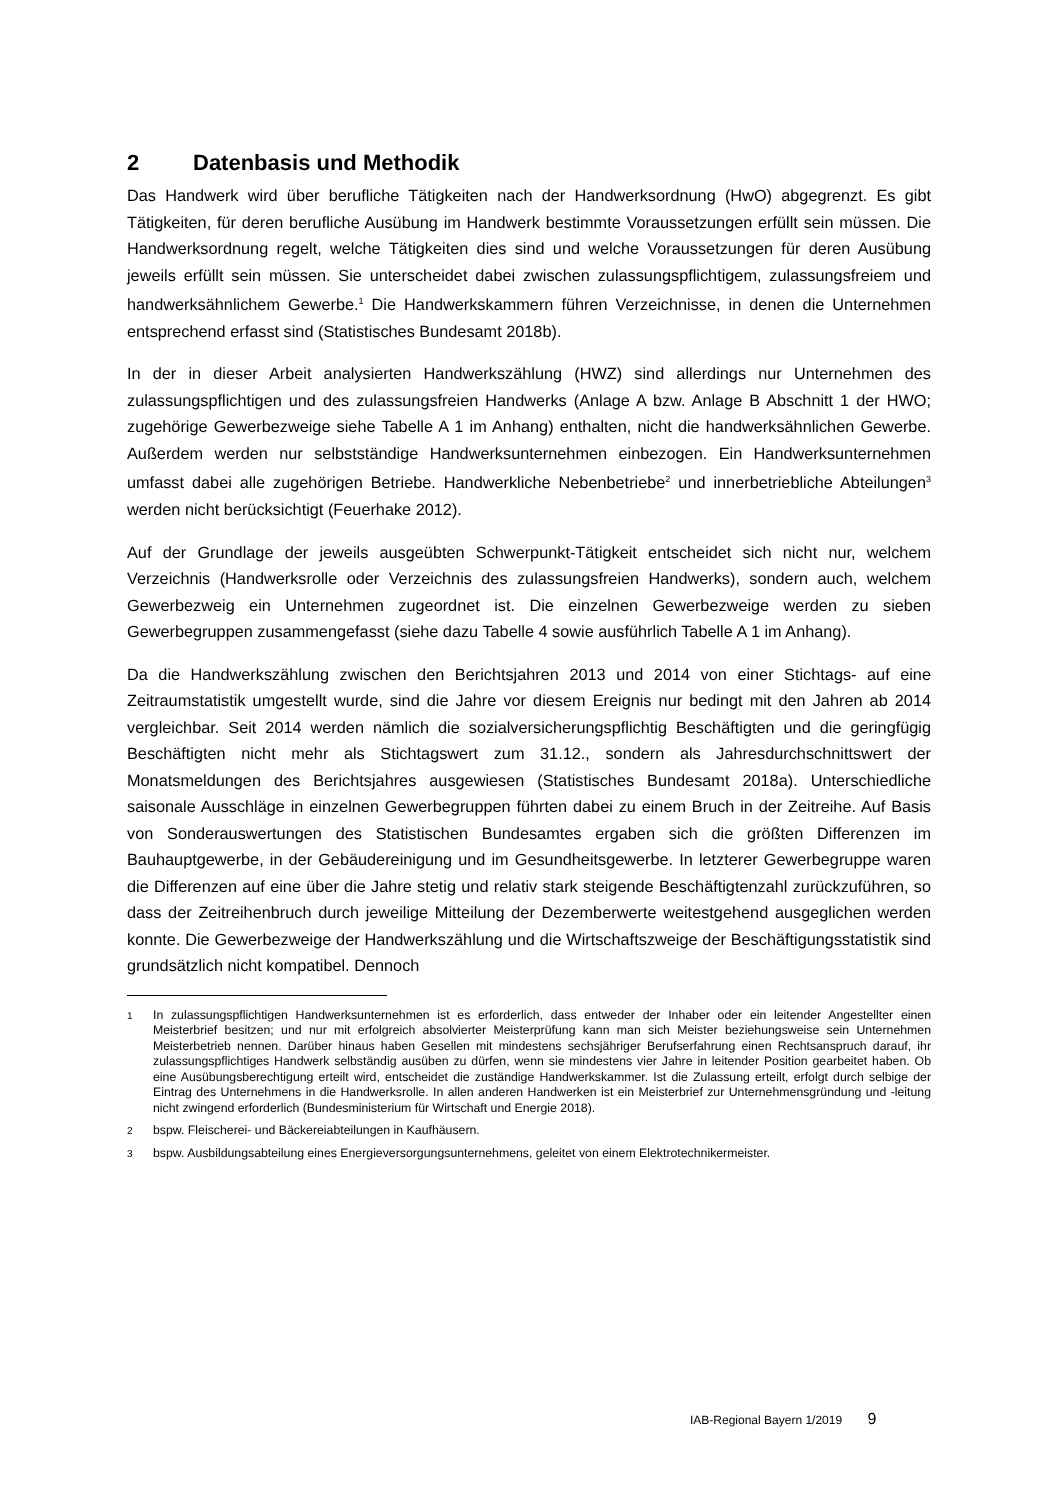2 Datenbasis und Methodik
Das Handwerk wird über berufliche Tätigkeiten nach der Handwerksordnung (HwO) abgegrenzt. Es gibt Tätigkeiten, für deren berufliche Ausübung im Handwerk bestimmte Voraussetzungen erfüllt sein müssen. Die Handwerksordnung regelt, welche Tätigkeiten dies sind und welche Voraussetzungen für deren Ausübung jeweils erfüllt sein müssen. Sie unterscheidet dabei zwischen zulassungspflichtigem, zulassungsfreiem und handwerksähnlichem Gewerbe.<sup>1</sup> Die Handwerkskammern führen Verzeichnisse, in denen die Unternehmen entsprechend erfasst sind (Statistisches Bundesamt 2018b).
In der in dieser Arbeit analysierten Handwerkszählung (HWZ) sind allerdings nur Unternehmen des zulassungspflichtigen und des zulassungsfreien Handwerks (Anlage A bzw. Anlage B Abschnitt 1 der HWO; zugehörige Gewerbezweige siehe Tabelle A 1 im Anhang) enthalten, nicht die handwerksähnlichen Gewerbe. Außerdem werden nur selbstständige Handwerksunternehmen einbezogen. Ein Handwerksunternehmen umfasst dabei alle zugehörigen Betriebe. Handwerkliche Nebenbetriebe<sup>2</sup> und innerbetriebliche Abteilungen<sup>3</sup> werden nicht berücksichtigt (Feuerhake 2012).
Auf der Grundlage der jeweils ausgeübten Schwerpunkt-Tätigkeit entscheidet sich nicht nur, welchem Verzeichnis (Handwerksrolle oder Verzeichnis des zulassungsfreien Handwerks), sondern auch, welchem Gewerbezweig ein Unternehmen zugeordnet ist. Die einzelnen Gewerbezweige werden zu sieben Gewerbegruppen zusammengefasst (siehe dazu Tabelle 4 sowie ausführlich Tabelle A 1 im Anhang).
Da die Handwerkszählung zwischen den Berichtsjahren 2013 und 2014 von einer Stichtags- auf eine Zeitraumstatistik umgestellt wurde, sind die Jahre vor diesem Ereignis nur bedingt mit den Jahren ab 2014 vergleichbar. Seit 2014 werden nämlich die sozialversicherungspflichtig Beschäftigten und die geringfügig Beschäftigten nicht mehr als Stichtagswert zum 31.12., sondern als Jahresdurchschnittswert der Monatsmeldungen des Berichtsjahres ausgewiesen (Statistisches Bundesamt 2018a). Unterschiedliche saisonale Ausschläge in einzelnen Gewerbegruppen führten dabei zu einem Bruch in der Zeitreihe. Auf Basis von Sonderauswertungen des Statistischen Bundesamtes ergaben sich die größten Differenzen im Bauhauptgewerbe, in der Gebäudereinigung und im Gesundheitsgewerbe. In letzterer Gewerbegruppe waren die Differenzen auf eine über die Jahre stetig und relativ stark steigende Beschäftigtenzahl zurückzuführen, so dass der Zeitreihenbruch durch jeweilige Mitteilung der Dezemberwerte weitestgehend ausgeglichen werden konnte. Die Gewerbezweige der Handwerkszählung und die Wirtschaftszweige der Beschäftigungsstatistik sind grundsätzlich nicht kompatibel. Dennoch
1 In zulassungspflichtigen Handwerksunternehmen ist es erforderlich, dass entweder der Inhaber oder ein leitender Angestellter einen Meisterbrief besitzen; und nur mit erfolgreich absolvierter Meisterprüfung kann man sich Meister beziehungsweise sein Unternehmen Meisterbetrieb nennen. Darüber hinaus haben Gesellen mit mindestens sechsjähriger Berufserfahrung einen Rechtsanspruch darauf, ihr zulassungspflichtiges Handwerk selbständig ausüben zu dürfen, wenn sie mindestens vier Jahre in leitender Position gearbeitet haben. Ob eine Ausübungsberechtigung erteilt wird, entscheidet die zuständige Handwerkskammer. Ist die Zulassung erteilt, erfolgt durch selbige der Eintrag des Unternehmens in die Handwerksrolle. In allen anderen Handwerken ist ein Meisterbrief zur Unternehmensgründung und -leitung nicht zwingend erforderlich (Bundesministerium für Wirtschaft und Energie 2018).
2 bspw. Fleischerei- und Bäckereiabteilungen in Kaufhäusern.
3 bspw. Ausbildungsabteilung eines Energieversorgungsunternehmens, geleitet von einem Elektrotechnikermeister.
IAB-Regional Bayern 1/2019 9